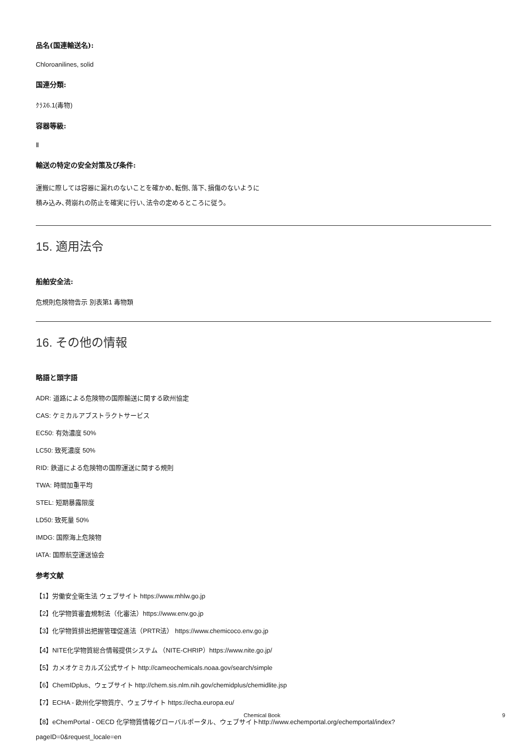品名(国連輸送名):
Chloroanilines, solid
国連分類:
ｸﾗｽ6.1(毒物)
容器等級:
Ⅱ
輸送の特定の安全対策及び条件:
運搬に際しては容器に漏れのないことを確かめ､転倒､落下､損傷のないように
積み込み､荷崩れの防止を確実に行い､法令の定めるところに従う。
15. 適用法令
船舶安全法:
危規則危険物告示 別表第1 毒物類
16. その他の情報
略語と頭字語
ADR: 道路による危険物の国際輸送に関する欧州協定
CAS: ケミカルアブストラクトサービス
EC50: 有効濃度 50%
LC50: 致死濃度 50%
RID: 鉄道による危険物の国際運送に関する規則
TWA: 時間加重平均
STEL: 短期暴露限度
LD50: 致死量 50%
IMDG: 国際海上危険物
IATA: 国際航空運送協会
参考文献
【1】労働安全衛生法 ウェブサイト https://www.mhlw.go.jp
【2】化学物質審査規制法（化審法）https://www.env.go.jp
【3】化学物質排出把握管理促進法（PRTR法） https://www.chemicoco.env.go.jp
【4】NITE化学物質総合情報提供システム （NITE-CHRIP）https://www.nite.go.jp/
【5】カメオケミカルズ公式サイト http://cameochemicals.noaa.gov/search/simple
【6】ChemIDplus、ウェブサイト http://chem.sis.nlm.nih.gov/chemidplus/chemidlite.jsp
【7】ECHA - 欧州化学物質庁、ウェブサイト https://echa.europa.eu/
【8】eChemPortal - OECD 化学物質情報グローバルポータル、ウェブサイトhttp://www.echemportal.org/echemportal/index?
pageID=0&request_locale=en
Chemical Book 9